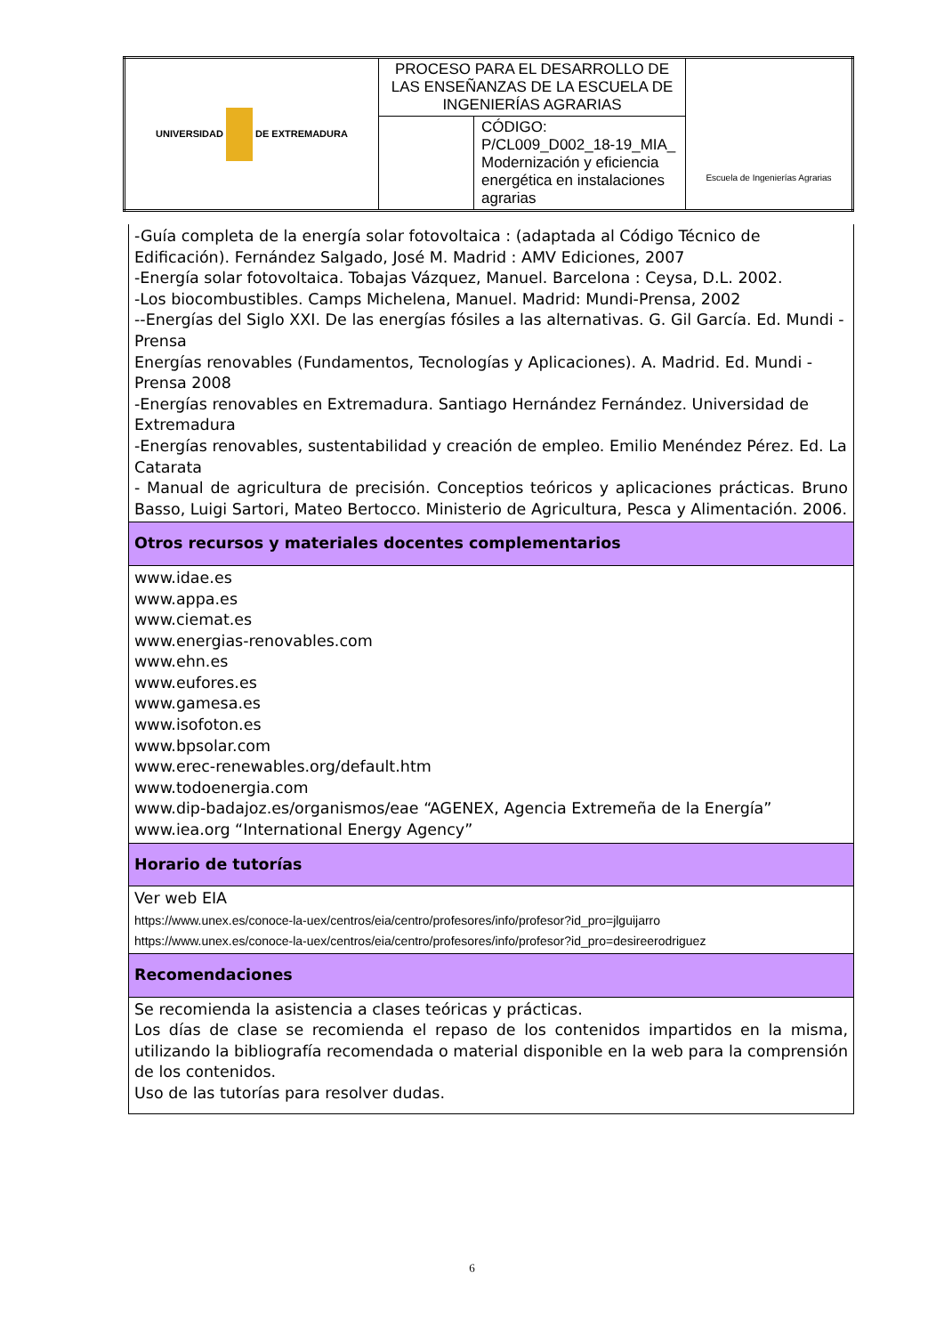| UNIVERSIDAD DE EXTREMADURA | PROCESO PARA EL DESARROLLO DE LAS ENSEÑANZAS DE LA ESCUELA DE INGENIERÍAS AGRARIAS | | Escuela de Ingenierías Agrarias |
| | | CÓDIGO: P/CL009_D002_18-19_MIA_ Modernización y eficiencia energética en instalaciones agrarias | |
| -Guía completa de la energía solar fotovoltaica : (adaptada al Código Técnico de Edificación). Fernández Salgado, José M. Madrid : AMV Ediciones, 2007 -Energía solar fotovoltaica. Tobajas Vázquez, Manuel. Barcelona : Ceysa, D.L. 2002. -Los biocombustibles. Camps Michelena, Manuel. Madrid: Mundi-Prensa, 2002 --Energías del Siglo XXI. De las energías fósiles a las alternativas. G. Gil García. Ed. Mundi -Prensa Energías renovables (Fundamentos, Tecnologías y Aplicaciones). A. Madrid. Ed. Mundi -Prensa 2008 -Energías renovables en Extremadura. Santiago Hernández Fernández. Universidad de Extremadura -Energías renovables, sustentabilidad y creación de empleo. Emilio Menéndez Pérez. Ed. La Catarata - Manual de agricultura de precisión. Conceptios teóricos y aplicaciones prácticas. Bruno Basso, Luigi Sartori, Mateo Bertocco. Ministerio de Agricultura, Pesca y Alimentación. 2006. |
| Otros recursos y materiales docentes complementarios |
| www.idae.es www.appa.es www.ciemat.es www.energias-renovables.com www.ehn.es www.eufores.es www.gamesa.es www.isofoton.es www.bpsolar.com www.erec-renewables.org/default.htm www.todoenergia.com www.dip-badajoz.es/organismos/eae “AGENEX, Agencia Extremeña de la Energía” www.iea.org “International Energy Agency” |
| Horario de tutorías |
| Ver web EIA https://www.unex.es/conoce-la-uex/centros/eia/centro/profesores/info/profesor?id_pro=jlguijarro https://www.unex.es/conoce-la-uex/centros/eia/centro/profesores/info/profesor?id_pro=desireerodriguez |
| Recomendaciones |
| Se recomienda la asistencia a clases teóricas y prácticas. Los días de clase se recomienda el repaso de los contenidos impartidos en la misma, utilizando la bibliografía recomendada o material disponible en la web para la comprensión de los contenidos. Uso de las tutorías para resolver dudas. |
6